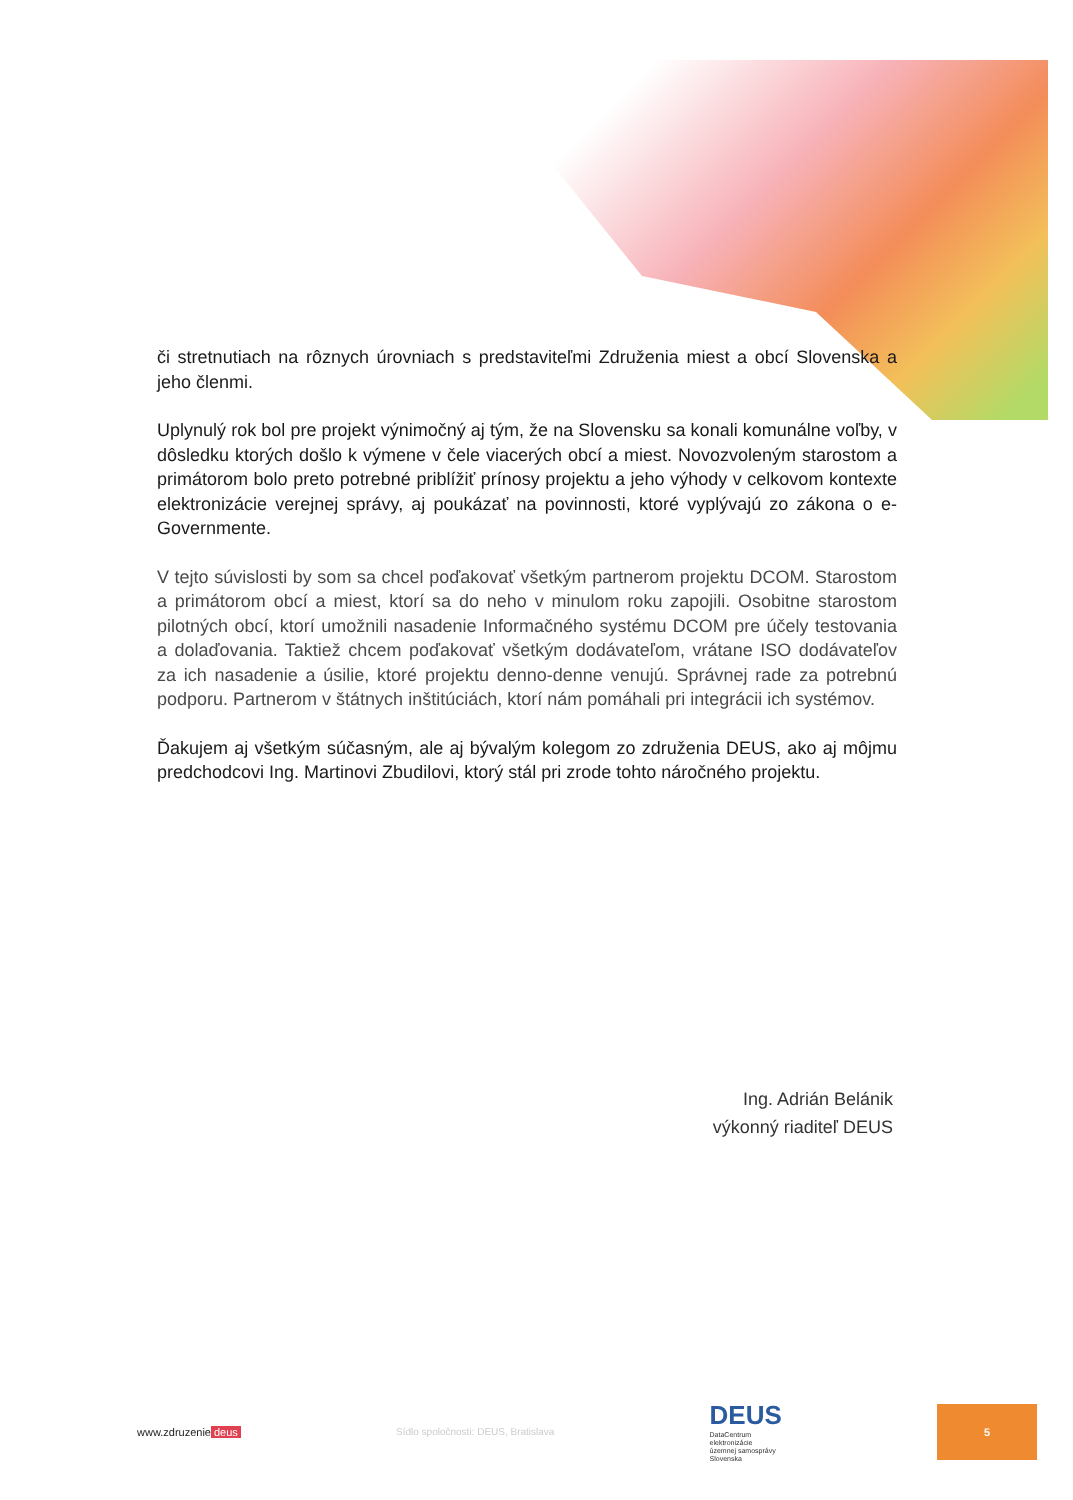či stretnutiach na rôznych úrovniach s predstaviteľmi Združenia miest a obcí Slovenska a jeho členmi.
Uplynulý rok bol pre projekt výnimočný aj tým, že na Slovensku sa konali komunálne voľby, v dôsledku ktorých došlo k výmene v čele viacerých obcí a miest. Novozvoleným starostom a primátorom bolo preto potrebné priblížiť prínosy projektu a jeho výhody v celkovom kontexte elektronizácie verejnej správy, aj poukázať na povinnosti, ktoré vyplývajú zo zákona o e-Governmente.
V tejto súvislosti by som sa chcel poďakovať všetkým partnerom projektu DCOM. Starostom a primátorom obcí a miest, ktorí sa do neho v minulom roku zapojili. Osobitne starostom pilotných obcí, ktorí umožnili nasadenie Informačného systému DCOM pre účely testovania a dolaďovania. Taktiež chcem poďakovať všetkým dodávateľom, vrátane ISO dodávateľov za ich nasadenie a úsilie, ktoré projektu denno-denne venujú. Správnej rade za potrebnú podporu. Partnerom v štátnych inštitúciách, ktorí nám pomáhali pri integrácii ich systémov.
Ďakujem aj všetkým súčasným, ale aj bývalým kolegom zo združenia DEUS, ako aj môjmu predchodcovi Ing. Martinovi Zbudilovi, ktorý stál pri zrode tohto náročného projektu.
Ing. Adrián Belánik
výkonný riaditeľ DEUS
www.zdruzenie deus Sídlo spoločnosti: DEUS, Bratislava DEUS
DataCentrum
elektronizácie
územnej samosprávy
Slovenska
5